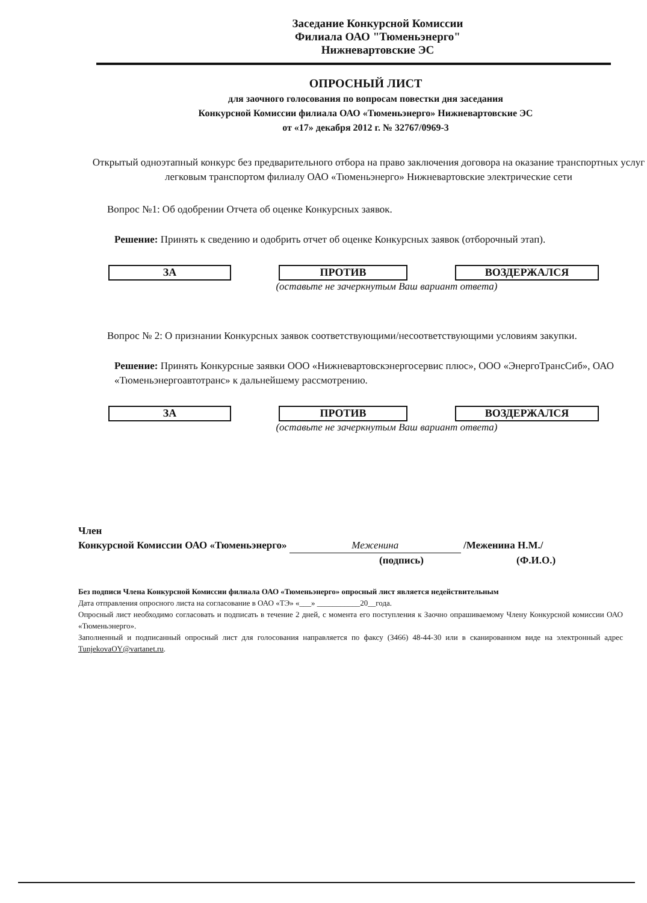Заседание Конкурсной Комиссии
Филиала ОАО "Тюменьэнерго"
Нижневартовские ЭС
ОПРОСНЫЙ ЛИСТ
для заочного голосования по вопросам повестки дня заседания
Конкурсной Комиссии филиала ОАО «Тюменьэнерго» Нижневартовские ЭС
от «17» декабря 2012 г. № 32767/0969-3
Открытый одноэтапный конкурс без предварительного отбора на право заключения договора на оказание транспортных услуг легковым транспортом филиалу ОАО «Тюменьэнерго» Нижневартовские электрические сети
Вопрос №1: Об одобрении Отчета об оценке Конкурсных заявок.
Решение: Принять к сведению и одобрить отчет об оценке Конкурсных заявок (отборочный этап).
ЗА ПРОТИВ ВОЗДЕРЖАЛСЯ
(оставьте не зачеркнутым Ваш вариант ответа)
Вопрос № 2: О признании Конкурсных заявок соответствующими/несоответствующими условиям закупки.
Решение: Принять Конкурсные заявки ООО «Нижневартовскэнергосервис плюс», ООО «ЭнергоТрансСиб», ОАО «Тюменьэнергоавтотранс» к дальнейшему рассмотрению.
ЗА ПРОТИВ ВОЗДЕРЖАЛСЯ
(оставьте не зачеркнутым Ваш вариант ответа)
Член
Конкурсной Комиссии ОАО «Тюменьэнерго» Меженина /Меженина Н.М./
(подпись) (Ф.И.О.)
Без подписи Члена Конкурсной Комиссии филиала ОАО «Тюменьэнерго» опросный лист является недействительным
Дата отправления опросного листа на согласование в ОАО «ТЭ» «___» ___________20__года.
Опросный лист необходимо согласовать и подписать в течение 2 дней, с момента его поступления к Заочно опрашиваемому Члену Конкурсной комиссии ОАО «Тюменьэнерго».
Заполненный и подписанный опросный лист для голосования направляется по факсу (3466) 48-44-30 или в сканированном виде на электронный адрес TunjekovaOY@vartanet.ru.